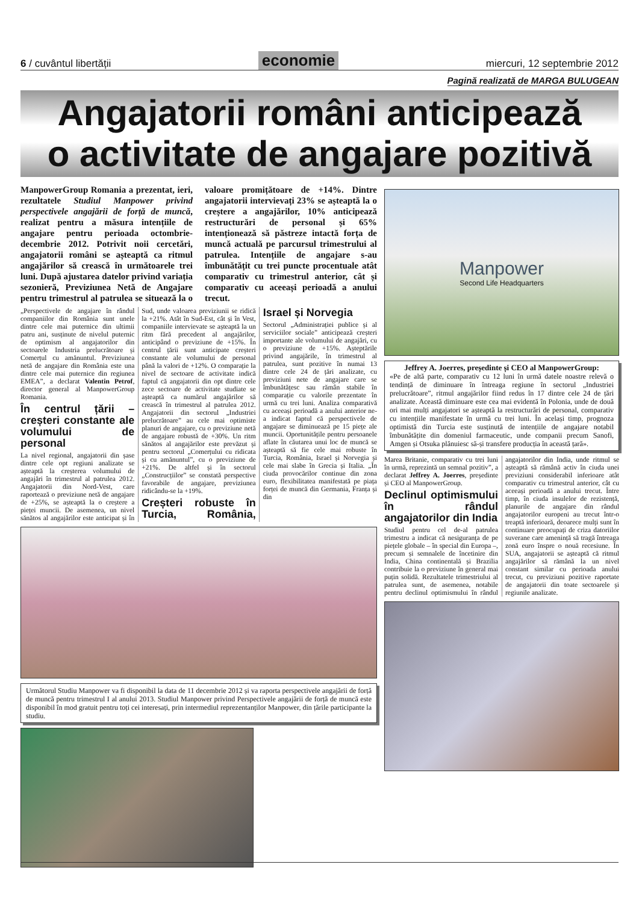6 / cuvântul libertății economie miercuri, 12 septembrie 2012
Pagină realizată de MARGA BULUGEAN
Angajatorii români anticipează
o activitate de angajare pozitivă
ManpowerGroup Romania a prezentat, ieri, rezultatele Studiul Manpower privind perspectivele angajării de forță de muncă, realizat pentru a măsura intențiile de angajare pentru perioada octombrie-decembrie 2012. Potrivit noii cercetări, angajatorii români se așteaptă ca ritmul angajărilor să crească în următoarele trei luni. După ajustarea datelor privind variația sezonieră, Previziunea Netă de Angajare pentru trimestrul al patrulea se situează la o valoare promițătoare de +14%. Dintre angajatorii intervievați 23% se așteaptă la o creștere a angajărilor, 10% anticipează restructurări de personal și 65% intenționează să păstreze intactă forța de muncă actuală pe parcursul trimestrului al patrulea. Intențiile de angajare s-au îmbunătățit cu trei puncte procentuale atât comparativ cu trimestrul anterior, cât și comparativ cu aceeași perioadă a anului trecut.
„Perspectivele de angajare în rândul companiilor din România sunt unele dintre cele mai puternice din ultimii patru ani, susținute de nivelul puternic de optimism al angajatorilor din sectoarele Industria prelucrătoare și Comerțul cu amănuntul. Previziunea netă de angajare din România este una dintre cele mai puternice din regiunea EMEA”, a declarat Valentin Petrof, director general al ManpowerGroup Romania.
În centrul țării – creșteri constante ale volumului de personal
La nivel regional, angajatorii din șase dintre cele opt regiuni analizate se așteaptă la creșterea volumului de angajări în trimestrul al patrulea 2012. Angajatorii din Nord-Vest, care raportează o previziune netă de angajare de +25%, se așteaptă la o creștere a pieței muncii. De asemenea, un nivel sănătos al angajărilor este anticipat și în Sud, unde valoarea previziunii se ridică la +21%. Atât în Sud-Est, cât și în Vest, companiile intervievate se așteaptă la un ritm fără precedent al angajărilor, anticipând o previziune de +15%. În centrul țării sunt anticipate creșteri constante ale volumului de personal până la valori de +12%. O comparație la nivel de sectoare de activitate indică faptul că angajatorii din opt dintre cele zece sectoare de activitate studiate se așteaptă ca numărul angajărilor să crească în trimestrul al patrulea 2012. Angajatorii din sectorul „Industriei prelucrătoare” au cele mai optimiste planuri de angajare, cu o previziune netă de angajare robustă de +30%. Un ritm sănătos al angajărilor este prevăzut și pentru sectorul „Comerțului cu ridicata și cu amănuntul”, cu o previziune de +21%. De altfel și în sectorul „Construcțiilor” se constată perspective favorabile de angajare, previziunea ridicându-se la +19%.
Creșteri robuste în Turcia, România, Israel și Norvegia
Sectorul „Administrației publice și al serviciilor sociale” anticipează creșteri importante ale volumului de angajări, cu o previziune de +15%. Așteptările privind angajările, în trimestrul al patrulea, sunt pozitive în numai 13 dintre cele 24 de țări analizate, cu previziuni nete de angajare care se îmbunătățesc sau rămân stabile în comparație cu valorile prezentate în urmă cu trei luni. Analiza comparativă cu aceeași perioadă a anului anterior ne-a indicat faptul că perspectivele de angajare se diminuează pe 15 piețe ale muncii. Oportunitățile pentru persoanele aflate în căutarea unui loc de muncă se așteaptă să fie cele mai robuste în Turcia, România, Israel și Norvegia și cele mai slabe în Grecia și Italia. „În ciuda provocărilor continue din zona euro, flexibilitatea manifestată pe piața forței de muncă din Germania, Franța și din
Următorul Studiu Manpower va fi disponibil la data de 11 decembrie 2012 și va raporta perspectivele angajării de forță de muncă pentru trimestrul I al anului 2013. Studiul Manpower privind Perspectivele angajării de forță de muncă este disponibil în mod gratuit pentru toți cei interesați, prin intermediul reprezentanților Manpower, din țările participante la studiu.
Manpower
Second Life Headquarters
Jeffrey A. Joerres, președinte și CEO al ManpowerGroup:
«Pe de altă parte, comparativ cu 12 luni în urmă datele noastre relevă o tendință de diminuare în întreaga regiune în sectorul „Industriei prelucrătoare”, ritmul angajărilor fiind redus în 17 dintre cele 24 de țări analizate. Această diminuare este cea mai evidentă în Polonia, unde de două ori mai mulți angajatori se așteaptă la restructurări de personal, comparativ cu intențiile manifestate în urmă cu trei luni. În același timp, prognoza optimistă din Turcia este susținută de intențiile de angajare notabil îmbunătățite din domeniul farmaceutic, unde companii precum Sanofi, Amgen și Otsuka plănuiesc să-și transfere producția în această țară».
Marea Britanie, comparativ cu trei luni în urmă, reprezintă un semnal pozitiv”, a declarat Jeffrey A. Joerres, președinte și CEO al ManpowerGroup.
Declinul optimismului în rândul angajatorilor din India
Studiul pentru cel de-al patrulea trimestru a indicat că nesiguranța de pe piețele globale – în special din Europa –, precum și semnalele de încetinire din India, China continentală și Brazilia contribuie la o previziune în general mai puțin solidă. Rezultatele trimestriului al patrulea sunt, de asemenea, notabile pentru declinul optimismului în rândul angajatorilor din India, unde ritmul se așteaptă să rămână activ în ciuda unei previziuni considerabil inferioare atât comparativ cu trimestrul anterior, cât cu aceeași perioadă a anului trecut. Între timp, în ciuda insulelor de rezistență, planurile de angajare din rândul angajatorilor europeni au trecut într-o treaptă inferioară, deoarece mulți sunt în continuare preocupați de criza datoriilor suverane care amenință să tragă întreaga zonă euro înspre o nouă recesiune. În SUA, angajatorii se așteaptă că ritmul angajărilor să rămână la un nivel constant similar cu perioada anului trecut, cu previziuni pozitive raportate de angajatorii din toate sectoarele și regiunile analizate.